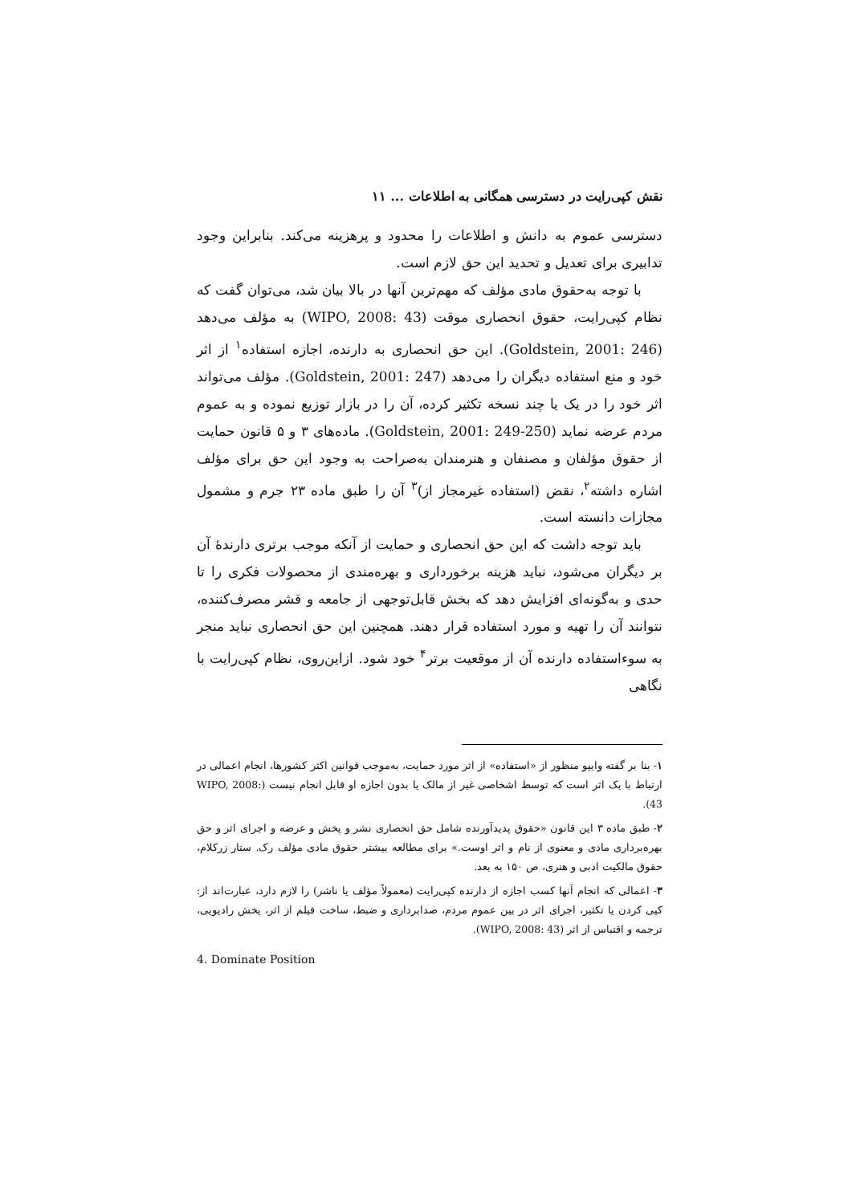نقش کپی‌رایت در دسترسی همگانی به اطلاعات ... ۱۱
دسترسی عموم به دانش و اطلاعات را محدود و پرهزینه می‌کند. بنابراین وجود تدابیری برای تعدیل و تحدید این حق لازم است.
با توجه به‌حقوق مادی مؤلف که مهم‌ترین آنها در بالا بیان شد، می‌توان گفت که نظام کپی‌رایت، حقوق انحصاری موقت (WIPO, 2008: 43) به مؤلف می‌دهد (Goldstein, 2001: 246). این حق انحصاری به دارنده، اجازه استفاده<sup>۱</sup> از اثر خود و منع استفاده دیگران را می‌دهد (Goldstein, 2001: 247). مؤلف می‌تواند اثر خود را در یک یا چند نسخه تکثیر کرده، آن را در بازار توزیع نموده و به عموم مردم عرضه نماید (Goldstein, 2001: 249-250). ماده‌های ۳ و ۵ قانون حمایت از حقوق مؤلفان و مصنفان و هنرمندان به‌صراحت به وجود این حق برای مؤلف اشاره داشته<sup>۲</sup>، نقض (استفاده غیرمجاز از)<sup>۳</sup> آن را طبق ماده ۲۳ جرم و مشمول مجازات دانسته است.
باید توجه داشت که این حق انحصاری و حمایت از آنکه موجب برتری دارندهٔ آن بر دیگران می‌شود، نباید هزینه برخورداری و بهره‌مندی از محصولات فکری را تا حدی و به‌گونه‌ای افزایش دهد که بخش قابل‌توجهی از جامعه و قشر مصرف‌کننده، نتوانند آن را تهیه و مورد استفاده قرار دهند. همچنین این حق انحصاری نباید منجر به سوءاستفاده دارنده آن از موقعیت برتر<sup>۴</sup> خود شود. ازاین‌روی، نظام کپی‌رایت با نگاهی
۱- بنا بر گفته وایپو منظور از «استفاده» از اثر مورد حمایت، به‌موجب قوانین اکثر کشورها، انجام اعمالی در ارتباط با یک اثر است که توسط اشخاصی غیر از مالک یا بدون اجازه او قابل انجام نیست (WIPO, 2008: 43).
۲- طبق ماده ۳ این قانون «حقوق پدیدآورنده شامل حق انحصاری نشر و پخش و عرضه و اجرای اثر و حق بهره‌برداری مادی و معنوی از نام و اثر اوست.» برای مطالعه بیشتر حقوق مادی مؤلف رک. ستار زرکلام، حقوق مالکیت ادبی و هنری، ص ۱۵۰ به بعد.
۳- اعمالی که انجام آنها کسب اجازه از دارنده کپی‌رایت (معمولاً مؤلف یا ناشر) را لازم دارد، عبارت‌اند از: کپی کردن یا تکثیر، اجرای اثر در بین عموم مردم، صدابرداری و ضبط، ساخت فیلم از اثر، پخش رادیویی، ترجمه و اقتباس از اثر (WIPO, 2008: 43).
4. Dominate Position